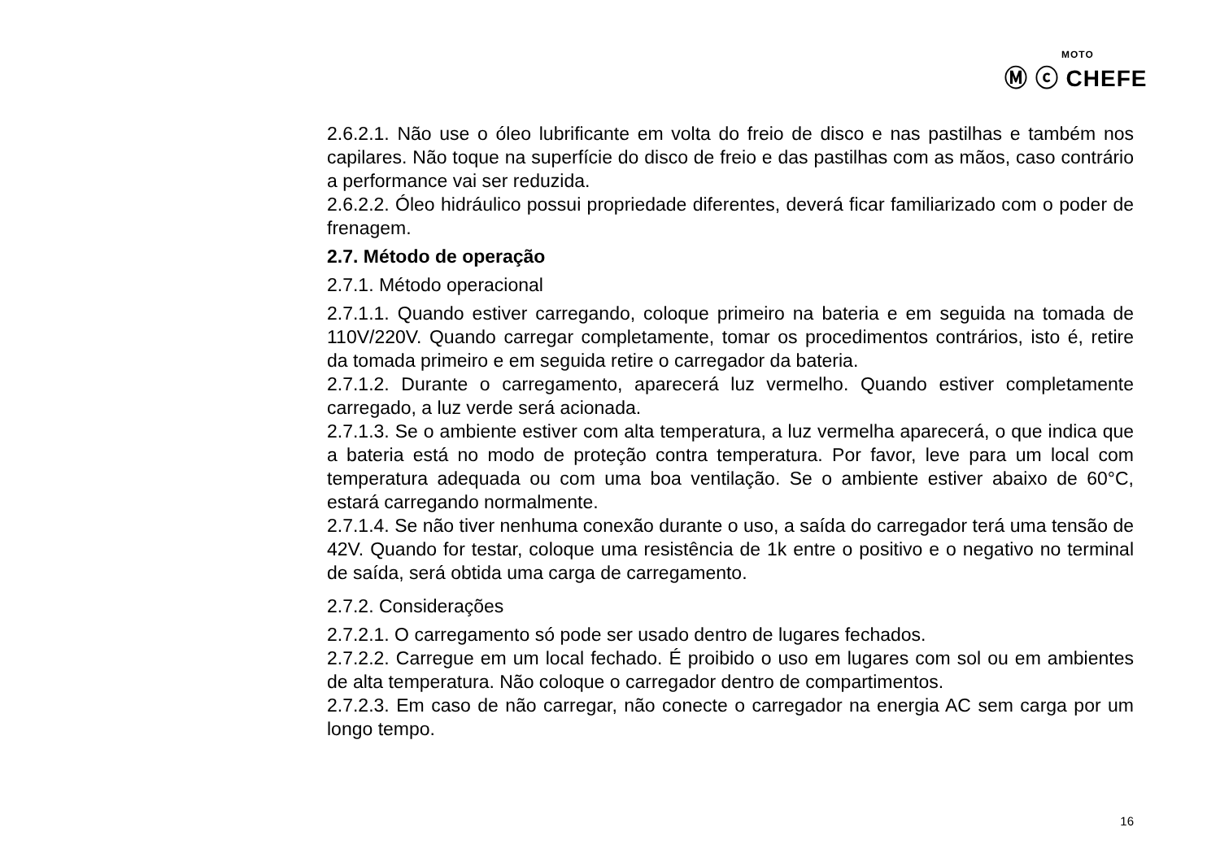MOTO
Ⓜ ⓒ CHEFE
2.6.2.1. Não use o óleo lubrificante em volta do freio de disco e nas pastilhas e também nos capilares. Não toque na superfície do disco de freio e das pastilhas com as mãos, caso contrário a performance vai ser reduzida.
2.6.2.2. Óleo hidráulico possui propriedade diferentes, deverá ficar familiarizado com o poder de frenagem.
2.7. Método de operação
2.7.1. Método operacional
2.7.1.1. Quando estiver carregando, coloque primeiro na bateria e em seguida na tomada de 110V/220V. Quando carregar completamente, tomar os procedimentos contrários, isto é, retire da tomada primeiro e em seguida retire o carregador da bateria.
2.7.1.2. Durante o carregamento, aparecerá luz vermelho. Quando estiver completamente carregado, a luz verde será acionada.
2.7.1.3. Se o ambiente estiver com alta temperatura, a luz vermelha aparecerá, o que indica que a bateria está no modo de proteção contra temperatura. Por favor, leve para um local com temperatura adequada ou com uma boa ventilação. Se o ambiente estiver abaixo de 60°C, estará carregando normalmente.
2.7.1.4. Se não tiver nenhuma conexão durante o uso, a saída do carregador terá uma tensão de 42V. Quando for testar, coloque uma resistência de 1k entre o positivo e o negativo no terminal de saída, será obtida uma carga de carregamento.
2.7.2. Considerações
2.7.2.1. O carregamento só pode ser usado dentro de lugares fechados.
2.7.2.2. Carregue em um local fechado. É proibido o uso em lugares com sol ou em ambientes de alta temperatura. Não coloque o carregador dentro de compartimentos.
2.7.2.3. Em caso de não carregar, não conecte o carregador na energia AC sem carga por um longo tempo.
16